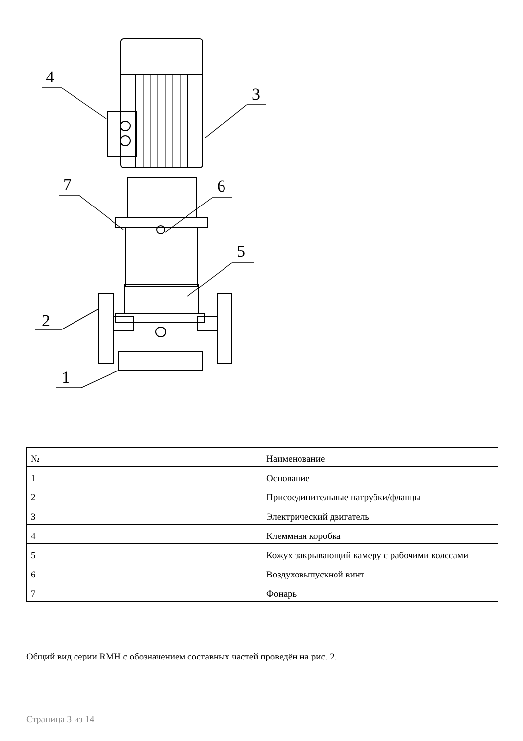4
3
7
6
5
2
1
| № | Наименование |
| --- | --- |
| 1 | Основание |
| 2 | Присоединительные патрубки/фланцы |
| 3 | Электрический двигатель |
| 4 | Клеммная коробка |
| 5 | Кожух закрывающий камеру с рабочими колесами |
| 6 | Воздуховыпускной винт |
| 7 | Фонарь |
Общий вид серии RMH с обозначением составных частей проведён на рис. 2.
Страница 3 из 14